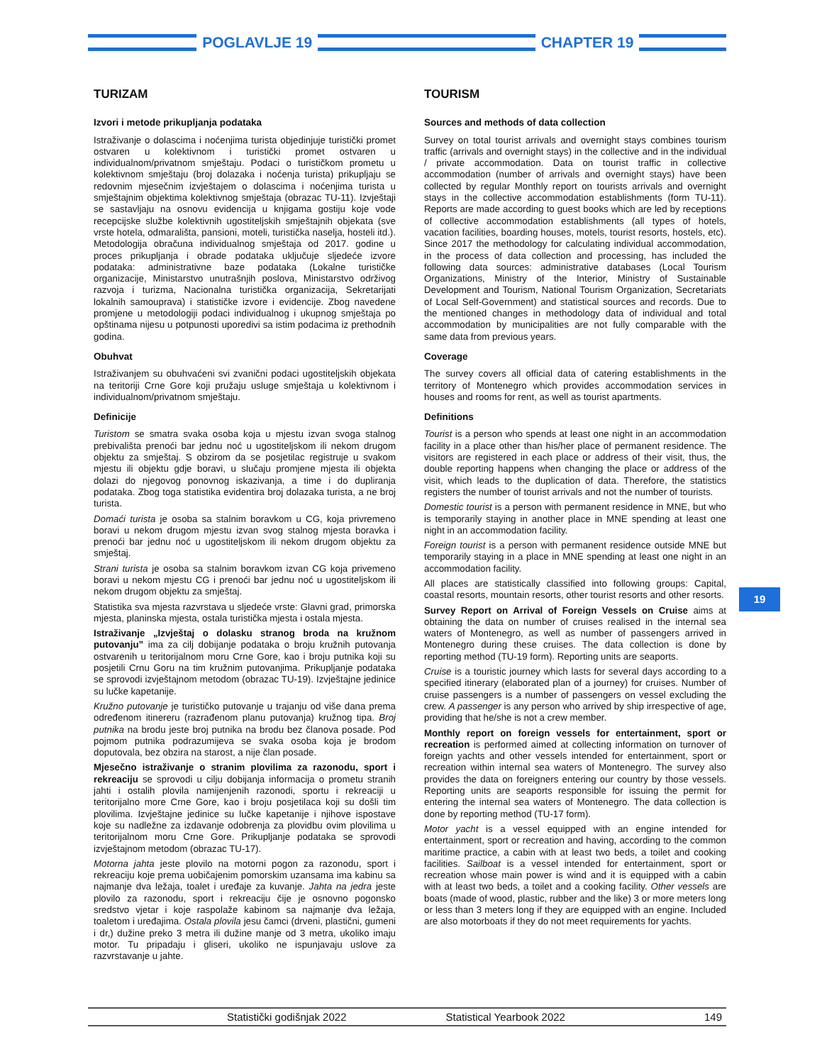POGLAVLJE 19 CHAPTER 19
TURIZAM
Izvori i metode prikupljanja podataka
Istraživanje o dolascima i noćenjima turista objedinjuje turistički promet ostvaren u kolektivnom i turistički promet ostvaren u individualnom/privatnom smještaju. Podaci o turističkom prometu u kolektivnom smještaju (broj dolazaka i noćenja turista) prikupljaju se redovnim mjesečnim izvještajem o dolascima i noćenjima turista u smještajnim objektima kolektivnog smještaja (obrazac TU-11). Izvještaji se sastavljaju na osnovu evidencija u knjigama gostiju koje vode recepcijske službe kolektivnih ugostiteljskih smještajnih objekata (sve vrste hotela, odmarališta, pansioni, moteli, turistička naselja, hosteli itd.). Metodologija obračuna individualnog smještaja od 2017. godine u proces prikupljanja i obrade podataka uključuje sljedeće izvore podataka: administrativne baze podataka (Lokalne turističke organizacije, Ministarstvo unutrašnjih poslova, Ministarstvo održivog razvoja i turizma, Nacionalna turistička organizacija, Sekretarijati lokalnih samouprava) i statističke izvore i evidencije. Zbog navedene promjene u metodologiji podaci individualnog i ukupnog smještaja po opštinama nijesu u potpunosti uporedivi sa istim podacima iz prethodnih godina.
Obuhvat
Istraživanjem su obuhvaćeni svi zvanični podaci ugostiteljskih objekata na teritoriji Crne Gore koji pružaju usluge smještaja u kolektivnom i individualnom/privatnom smještaju.
Definicije
Turistom se smatra svaka osoba koja u mjestu izvan svoga stalnog prebivališta prenoći bar jednu noć u ugostiteljskom ili nekom drugom objektu za smještaj. S obzirom da se posjetilac registruje u svakom mjestu ili objektu gdje boravi, u slučaju promjene mjesta ili objekta dolazi do njegovog ponovnog iskazivanja, a time i do dupliranja podataka. Zbog toga statistika evidentira broj dolazaka turista, a ne broj turista.
Domaći turista je osoba sa stalnim boravkom u CG, koja privremeno boravi u nekom drugom mjestu izvan svog stalnog mjesta boravka i prenoći bar jednu noć u ugostiteljskom ili nekom drugom objektu za smještaj.
Strani turista je osoba sa stalnim boravkom izvan CG koja privemeno boravi u nekom mjestu CG i prenoći bar jednu noć u ugostiteljskom ili nekom drugom objektu za smještaj.
Statistika sva mjesta razvrstava u sljedeće vrste: Glavni grad, primorska mjesta, planinska mjesta, ostala turistička mjesta i ostala mjesta.
Istraživanje „Izvještaj o dolasku stranog broda na kružnom putovanju” ima za cilj dobijanje podataka o broju kružnih putovanja ostvarenih u teritorijalnom moru Crne Gore, kao i broju putnika koji su posjetili Crnu Goru na tim kružnim putovanjima. Prikupljanje podataka se sprovodi izvještajnom metodom (obrazac TU-19). Izvještajne jedinice su lučke kapetanije.
Kružno putovanje je turističko putovanje u trajanju od više dana prema određenom itinereru (razrađenom planu putovanja) kružnog tipa. Broj putnika na brodu jeste broj putnika na brodu bez članova posade. Pod pojmom putnika podrazumijeva se svaka osoba koja je brodom doputovala, bez obzira na starost, a nije član posade.
Mjesečno istraživanje o stranim plovilima za razonodu, sport i rekreaciju se sprovodi u cilju dobijanja informacija o prometu stranih jahti i ostalih plovila namijenjenih razonodi, sportu i rekreaciji u teritorijalno more Crne Gore, kao i broju posjetilaca koji su došli tim plovilima. Izvještajne jedinice su lučke kapetanije i njihove ispostave koje su nadležne za izdavanje odobrenja za plovidbu ovim plovilima u teritorijalnom moru Crne Gore. Prikupljanje podataka se sprovodi izvještajnom metodom (obrazac TU-17).
Motorna jahta jeste plovilo na motorni pogon za razonodu, sport i rekreaciju koje prema uobičajenim pomorskim uzansama ima kabinu sa najmanje dva ležaja, toalet i uređaje za kuvanje. Jahta na jedra jeste plovilo za razonodu, sport i rekreaciju čije je osnovno pogonsko sredstvo vjetar i koje raspolaže kabinom sa najmanje dva ležaja, toaletom i uređajima. Ostala plovila jesu čamci (drveni, plastični, gumeni i dr,) dužine preko 3 metra ili dužine manje od 3 metra, ukoliko imaju motor. Tu pripadaju i gliseri, ukoliko ne ispunjavaju uslove za razvrstavanje u jahte.
TOURISM
Sources and methods of data collection
Survey on total tourist arrivals and overnight stays combines tourism traffic (arrivals and overnight stays) in the collective and in the individual / private accommodation. Data on tourist traffic in collective accommodation (number of arrivals and overnight stays) have been collected by regular Monthly report on tourists arrivals and overnight stays in the collective accommodation establishments (form TU-11). Reports are made according to guest books which are led by receptions of collective accommodation establishments (all types of hotels, vacation facilities, boarding houses, motels, tourist resorts, hostels, etc). Since 2017 the methodology for calculating individual accommodation, in the process of data collection and processing, has included the following data sources: administrative databases (Local Tourism Organizations, Ministry of the Interior, Ministry of Sustainable Development and Tourism, National Tourism Organization, Secretariats of Local Self-Government) and statistical sources and records. Due to the mentioned changes in methodology data of individual and total accommodation by municipalities are not fully comparable with the same data from previous years.
Coverage
The survey covers all official data of catering establishments in the territory of Montenegro which provides accommodation services in houses and rooms for rent, as well as tourist apartments.
Definitions
Tourist is a person who spends at least one night in an accommodation facility in a place other than his/her place of permanent residence. The visitors are registered in each place or address of their visit, thus, the double reporting happens when changing the place or address of the visit, which leads to the duplication of data. Therefore, the statistics registers the number of tourist arrivals and not the number of tourists.
Domestic tourist is a person with permanent residence in MNE, but who is temporarily staying in another place in MNE spending at least one night in an accommodation facility.
Foreign tourist is a person with permanent residence outside MNE but temporarily staying in a place in MNE spending at least one night in an accommodation facility.
All places are statistically classified into following groups: Capital, coastal resorts, mountain resorts, other tourist resorts and other resorts.
Survey Report on Arrival of Foreign Vessels on Cruise aims at obtaining the data on number of cruises realised in the internal sea waters of Montenegro, as well as number of passengers arrived in Montenegro during these cruises. The data collection is done by reporting method (TU-19 form). Reporting units are seaports.
Cruise is a touristic journey which lasts for several days according to a specified itinerary (elaborated plan of a journey) for cruises. Number of cruise passengers is a number of passengers on vessel excluding the crew. A passenger is any person who arrived by ship irrespective of age, providing that he/she is not a crew member.
Monthly report on foreign vessels for entertainment, sport or recreation is performed aimed at collecting information on turnover of foreign yachts and other vessels intended for entertainment, sport or recreation within internal sea waters of Montenegro. The survey also provides the data on foreigners entering our country by those vessels. Reporting units are seaports responsible for issuing the permit for entering the internal sea waters of Montenegro. The data collection is done by reporting method (TU-17 form).
Motor yacht is a vessel equipped with an engine intended for entertainment, sport or recreation and having, according to the common maritime practice, a cabin with at least two beds, a toilet and cooking facilities. Sailboat is a vessel intended for entertainment, sport or recreation whose main power is wind and it is equipped with a cabin with at least two beds, a toilet and a cooking facility. Other vessels are boats (made of wood, plastic, rubber and the like) 3 or more meters long or less than 3 meters long if they are equipped with an engine. Included are also motorboats if they do not meet requirements for yachts.
19
Statistički godišnjak 2022 Statistical Yearbook 2022 149